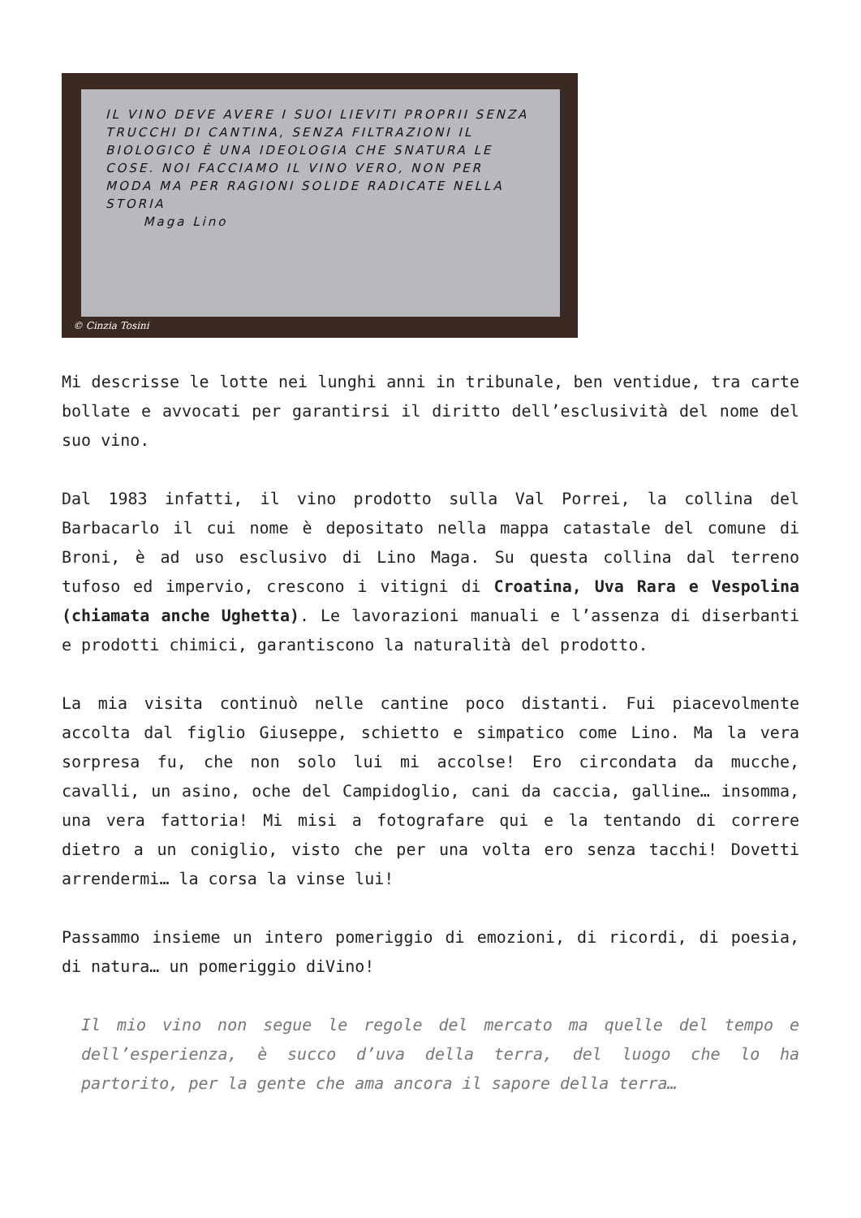IL VINO DEVE AVERE I SUOI LIEVITI PROPRII SENZA TRUCCHI DI CANTINA, SENZA FILTRAZIONI IL BIOLOGICO È UNA IDEOLOGIA CHE SNATURA LE COSE. NOI FACCIAMO IL VINO VERO, NON PER MODA MA PER RAGIONI SOLIDE RADICATE NELLA STORIA
Maga Lino
© Cinzia Tosini
Mi descrisse le lotte nei lunghi anni in tribunale, ben ventidue, tra carte bollate e avvocati per garantirsi il diritto dell’esclusività del nome del suo vino.
Dal 1983 infatti, il vino prodotto sulla Val Porrei, la collina del Barbacarlo il cui nome è depositato nella mappa catastale del comune di Broni, è ad uso esclusivo di Lino Maga. Su questa collina dal terreno tufoso ed impervio, crescono i vitigni di Croatina, Uva Rara e Vespolina (chiamata anche Ughetta). Le lavorazioni manuali e l’assenza di diserbanti e prodotti chimici, garantiscono la naturalità del prodotto.
La mia visita continuò nelle cantine poco distanti. Fui piacevolmente accolta dal figlio Giuseppe, schietto e simpatico come Lino. Ma la vera sorpresa fu, che non solo lui mi accolse! Ero circondata da mucche, cavalli, un asino, oche del Campidoglio, cani da caccia, galline… insomma, una vera fattoria! Mi misi a fotografare qui e la tentando di correre dietro a un coniglio, visto che per una volta ero senza tacchi! Dovetti arrendermi… la corsa la vinse lui!
Passammo insieme un intero pomeriggio di emozioni, di ricordi, di poesia, di natura… un pomeriggio diVino!
Il mio vino non segue le regole del mercato ma quelle del tempo e dell’esperienza, è succo d’uva della terra, del luogo che lo ha partorito, per la gente che ama ancora il sapore della terra…